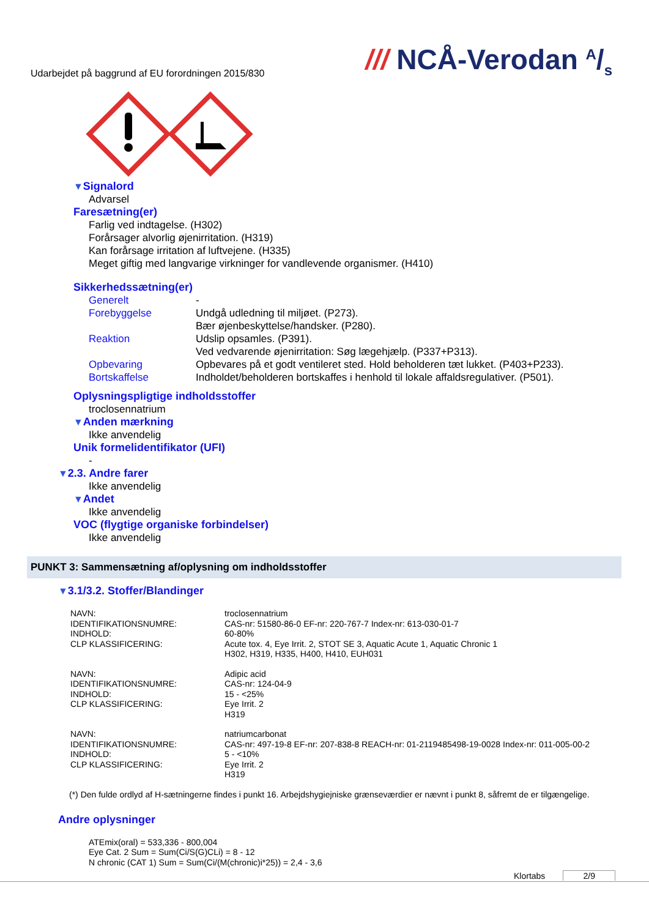Udarbejdet på baggrund af EU forordningen 2015/830
/// NCÅ-Verodan A/s
▼Signalord
Advarsel
Faresætning(er)
Farlig ved indtagelse. (H302)
Forårsager alvorlig øjenirritation. (H319)
Kan forårsage irritation af luftvejene. (H335)
Meget giftig med langvarige virkninger for vandlevende organismer. (H410)
Sikkerhedssætning(er)
Generelt -
Forebyggelse Undgå udledning til miljøet. (P273).
Bær øjenbeskyttelse/handsker. (P280).
Reaktion Udslip opsamles. (P391).
Ved vedvarende øjenirritation: Søg lægehjælp. (P337+P313).
Opbevaring Opbevares på et godt ventileret sted. Hold beholderen tæt lukket. (P403+P233).
Bortskaffelse Indholdet/beholderen bortskaffes i henhold til lokale affaldsregulativer. (P501).
Oplysningspligtige indholdsstoffer
troclosennatrium
▼Anden mærkning
Ikke anvendelig
Unik formelidentifikator (UFI)
-
▼2.3. Andre farer
Ikke anvendelig
▼Andet
Ikke anvendelig
VOC (flygtige organiske forbindelser)
Ikke anvendelig
PUNKT 3: Sammensætning af/oplysning om indholdsstoffer
▼3.1/3.2. Stoffer/Blandinger
| NAVN: | troclosennatrium |
| IDENTIFIKATIONSNUMRE: | CAS-nr: 51580-86-0 EF-nr: 220-767-7 Index-nr: 613-030-01-7 |
| INDHOLD: | 60-80% |
| CLP KLASSIFICERING: | Acute tox. 4, Eye Irrit. 2, STOT SE 3, Aquatic Acute 1, Aquatic Chronic 1 H302, H319, H335, H400, H410, EUH031 |
| NAVN: | Adipic acid |
| IDENTIFIKATIONSNUMRE: | CAS-nr: 124-04-9 |
| INDHOLD: | 15 - <25% |
| CLP KLASSIFICERING: | Eye Irrit. 2 H319 |
| NAVN: | natriumcarbonat |
| IDENTIFIKATIONSNUMRE: | CAS-nr: 497-19-8 EF-nr: 207-838-8 REACH-nr: 01-2119485498-19-0028 Index-nr: 011-005-00-2 |
| INDHOLD: | 5 - <10% |
| CLP KLASSIFICERING: | Eye Irrit. 2 H319 |
(*) Den fulde ordlyd af H-sætningerne findes i punkt 16. Arbejdshygiejniske grænseværdier er nævnt i punkt 8, såfremt de er tilgængelige.
Andre oplysninger
ATEmix(oral) = 533,336 - 800,004
Eye Cat. 2 Sum = Sum(Ci/S(G)CLi) = 8 - 12
N chronic (CAT 1) Sum = Sum(Ci/(M(chronic)i*25)) = 2,4 - 3,6
Klortabs 2/9